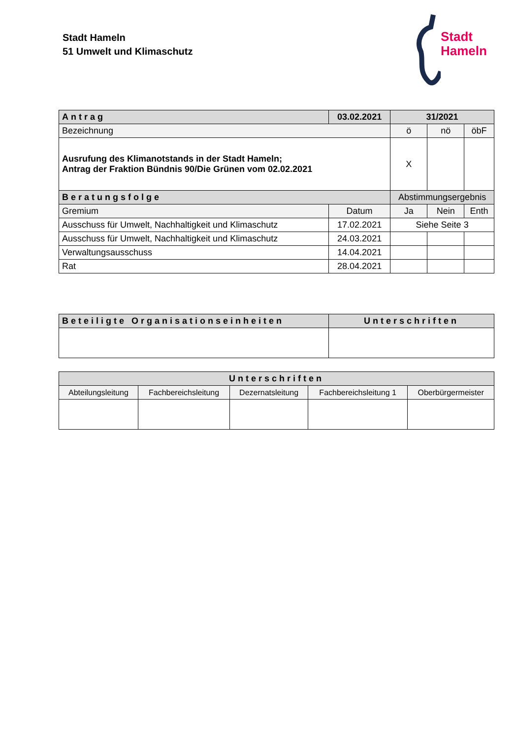Stadt Hameln
51 Umwelt und Klimaschutz
Stadt
Hameln
| Antrag | 03.02.2021 | 31/2021 | | |
| --- | --- | --- | --- | --- |
| Bezeichnung | | ö | nö | öbF |
| Ausrufung des Klimanotstands in der Stadt Hameln; Antrag der Fraktion Bündnis 90/Die Grünen vom 02.02.2021 | | X | | |
| Beratungsfolge | | Abstimmungsergebnis | | |
| Gremium | Datum | Ja | Nein | Enth |
| Ausschuss für Umwelt, Nachhaltigkeit und Klimaschutz | 17.02.2021 | Siehe Seite 3 | | |
| Ausschuss für Umwelt, Nachhaltigkeit und Klimaschutz | 24.03.2021 | | | |
| Verwaltungsausschuss | 14.04.2021 | | | |
| Rat | 28.04.2021 | | | |
| Beteiligte Organisationseinheiten | Unterschriften |
| --- | --- |
| Unterschriften | | | | |
| --- | --- | --- | --- | --- |
| Abteilungsleitung | Fachbereichsleitung | Dezernatsleitung | Fachbereichsleitung 1 | Oberbürgermeister |